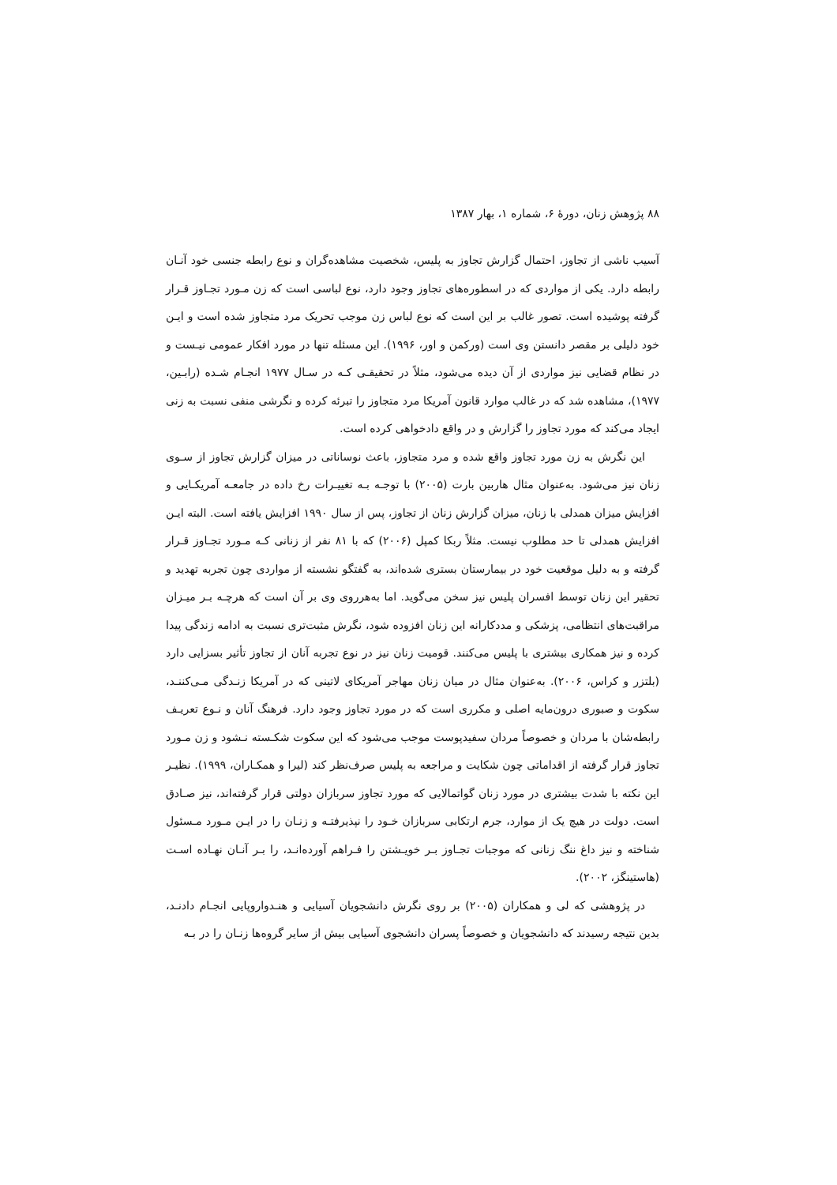۸۸ پژوهش زنان، دورهٔ ۶، شماره ۱، بهار ۱۳۸۷
آسیب ناشی از تجاوز، احتمال گزارش تجاوز به پلیس، شخصیت مشاهده‌گران و نوع رابطه جنسی خود آنـان رابطه دارد. یکی از مواردی که در اسطوره‌های تجاوز وجود دارد، نوع لباسی است که زن مـورد تجـاوز قـرار گرفته پوشیده است. تصور غالب بر این است که نوع لباس زن موجب تحریک مرد متجاوز شده است و ایـن خود دلیلی بر مقصر دانستن وی است (ورکمن و اور، ۱۹۹۶). این مسئله تنها در مورد افکار عمومی نیـست و در نظام قضایی نیز مواردی از آن دیده می‌شود، مثلاً در تحقیقـی کـه در سـال ۱۹۷۷ انجـام شـده (رابـین، ۱۹۷۷)، مشاهده شد که در غالب موارد قانون آمریکا مرد متجاوز را تبرئه کرده و نگرشی منفی نسبت به زنی ایجاد می‌کند که مورد تجاوز را گزارش و در واقع دادخواهی کرده است.
این نگرش به زن مورد تجاوز واقع شده و مرد متجاوز، باعث نوساناتی در میزان گزارش تجاوز از سـوی زنان نیز می‌شود. به‌عنوان مثال هاربین بارت (۲۰۰۵) با توجـه بـه تغییـرات رخ داده در جامعـه آمریکـایی و افزایش میزان همدلی با زنان، میزان گزارش زنان از تجاوز، پس از سال ۱۹۹۰ افزایش یافته است. البته ایـن افزایش همدلی تا حد مطلوب نیست. مثلاً ربکا کمپل (۲۰۰۶) که با ۸۱ نفر از زنانی کـه مـورد تجـاوز قـرار گرفته و به دلیل موقعیت خود در بیمارستان بستری شده‌اند، به گفتگو نشسته از مواردی چون تجربه تهدید و تحقیر این زنان توسط افسران پلیس نیز سخن می‌گوید. اما به‌هرروی وی بر آن است که هرچـه بـر میـزان مراقبت‌های انتظامی، پزشکی و مددکارانه این زنان افزوده شود، نگرش مثبت‌تری نسبت به ادامه زندگی پیدا کرده و نیز همکاری بیشتری با پلیس می‌کنند. قومیت زنان نیز در نوع تجربه آنان از تجاوز تأثیر بسزایی دارد (بلتزر و کراس، ۲۰۰۶). به‌عنوان مثال در میان زنان مهاجر آمریکای لاتینی که در آمریکا زنـدگی مـی‌کننـد، سکوت و صبوری درون‌مایه اصلی و مکرری است که در مورد تجاوز وجود دارد. فرهنگ آنان و نـوع تعریـف رابطه‌شان با مردان و خصوصاً مردان سفیدپوست موجب می‌شود که این سکوت شکـسته نـشود و زن مـورد تجاوز قرار گرفته از اقداماتی چون شکایت و مراجعه به پلیس صرف‌نظر کند (لیرا و همکـاران، ۱۹۹۹). نظیـر این نکته با شدت بیشتری در مورد زنان گواتمالایی که مورد تجاوز سربازان دولتی قرار گرفته‌اند، نیز صـادق است. دولت در هیچ یک از موارد، جرم ارتکابی سربازان خـود را نپذیرفتـه و زنـان را در ایـن مـورد مـسئول شناخته و نیز داغ ننگ زنانی که موجبات تجـاوز بـر خویـشتن را فـراهم آورده‌انـد، را بـر آنـان نهـاده اسـت (هاستینگز، ۲۰۰۲).
در پژوهشی که لی و همکاران (۲۰۰۵) بر روی نگرش دانشجویان آسیایی و هنـدواروپایی انجـام دادنـد، بدین نتیجه رسیدند که دانشجویان و خصوصاً پسران دانشجوی آسیایی بیش از سایر گروه‌ها زنـان را در بـه